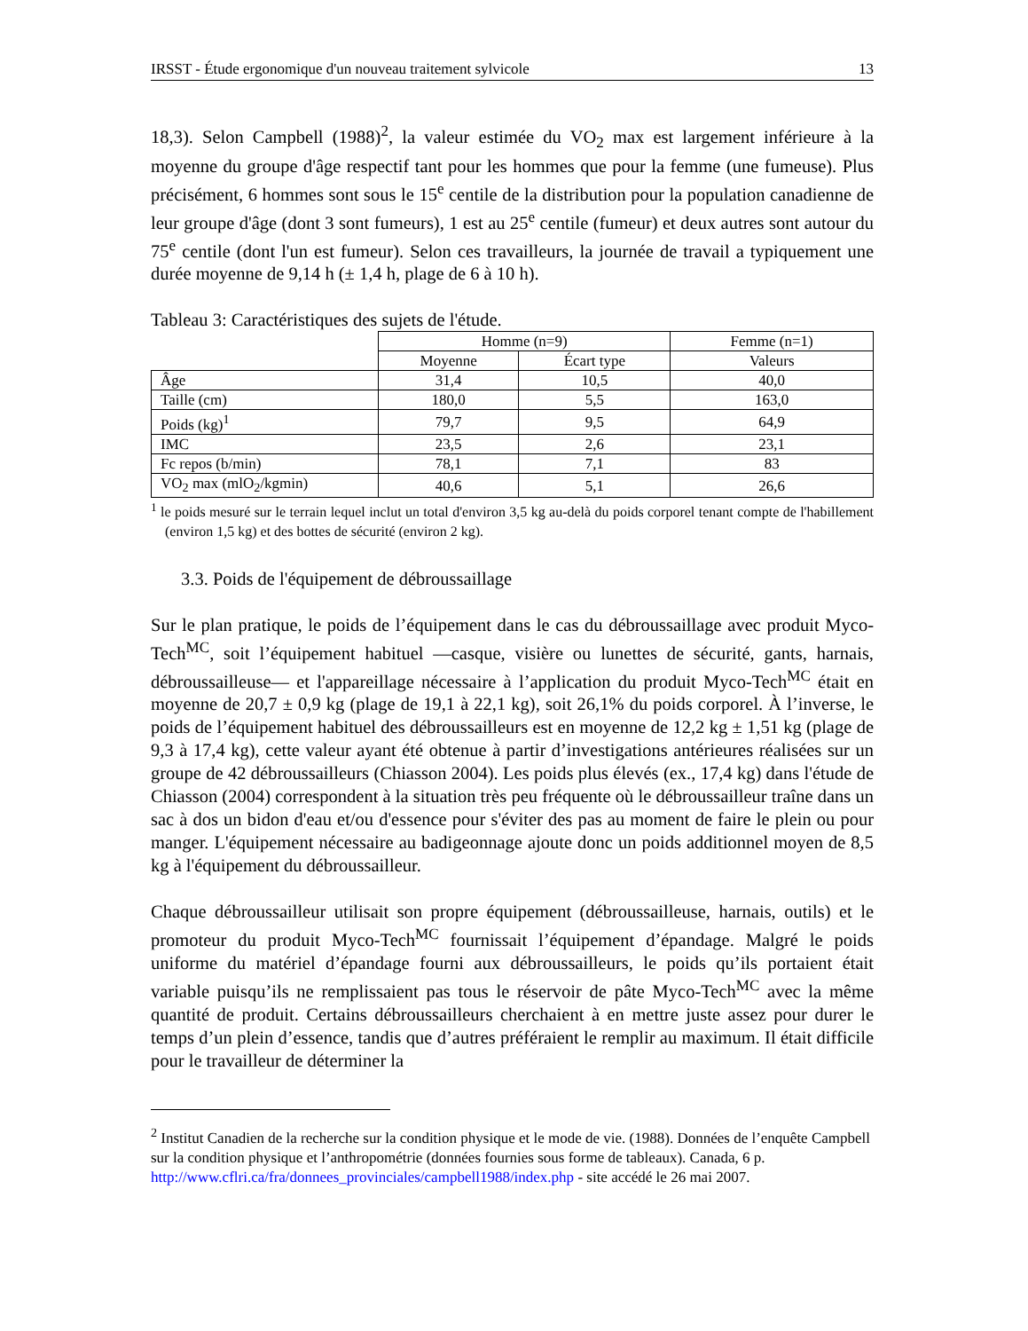IRSST - Étude ergonomique d'un nouveau traitement sylvicole 13
18,3). Selon Campbell (1988)<sup>2</sup>, la valeur estimée du VO<sub>2</sub> max est largement inférieure à la moyenne du groupe d'âge respectif tant pour les hommes que pour la femme (une fumeuse). Plus précisément, 6 hommes sont sous le 15<sup>e</sup> centile de la distribution pour la population canadienne de leur groupe d'âge (dont 3 sont fumeurs), 1 est au 25<sup>e</sup> centile (fumeur) et deux autres sont autour du 75<sup>e</sup> centile (dont l'un est fumeur). Selon ces travailleurs, la journée de travail a typiquement une durée moyenne de 9,14 h (± 1,4 h, plage de 6 à 10 h).
Tableau 3: Caractéristiques des sujets de l'étude.
| | Homme (n=9) | | Femme (n=1) |
| --- | --- | --- | --- |
| | Moyenne | Écart type | Valeurs |
| Âge | 31,4 | 10,5 | 40,0 |
| Taille (cm) | 180,0 | 5,5 | 163,0 |
| Poids (kg)<sup>1</sup> | 79,7 | 9,5 | 64,9 |
| IMC | 23,5 | 2,6 | 23,1 |
| Fc repos (b/min) | 78,1 | 7,1 | 83 |
| VO<sub>2</sub> max (mlO<sub>2</sub>/kgmin) | 40,6 | 5,1 | 26,6 |
<sup>1</sup> le poids mesuré sur le terrain lequel inclut un total d'environ 3,5 kg au-delà du poids corporel tenant compte de l'habillement (environ 1,5 kg) et des bottes de sécurité (environ 2 kg).
3.3. Poids de l'équipement de débroussaillage
Sur le plan pratique, le poids de l’équipement dans le cas du débroussaillage avec produit Myco-Tech<sup>MC</sup>, soit l’équipement habituel —casque, visière ou lunettes de sécurité, gants, harnais, débroussailleuse— et l'appareillage nécessaire à l’application du produit Myco-Tech<sup>MC</sup> était en moyenne de 20,7 ± 0,9 kg (plage de 19,1 à 22,1 kg), soit 26,1% du poids corporel. À l’inverse, le poids de l’équipement habituel des débroussailleurs est en moyenne de 12,2 kg ± 1,51 kg (plage de 9,3 à 17,4 kg), cette valeur ayant été obtenue à partir d’investigations antérieures réalisées sur un groupe de 42 débroussailleurs (Chiasson 2004). Les poids plus élevés (ex., 17,4 kg) dans l'étude de Chiasson (2004) correspondent à la situation très peu fréquente où le débroussailleur traîne dans un sac à dos un bidon d'eau et/ou d'essence pour s'éviter des pas au moment de faire le plein ou pour manger. L'équipement nécessaire au badigeonnage ajoute donc un poids additionnel moyen de 8,5 kg à l'équipement du débroussailleur.
Chaque débroussailleur utilisait son propre équipement (débroussailleuse, harnais, outils) et le promoteur du produit Myco-Tech<sup>MC</sup> fournissait l’équipement d’épandage. Malgré le poids uniforme du matériel d’épandage fourni aux débroussailleurs, le poids qu’ils portaient était variable puisqu’ils ne remplissaient pas tous le réservoir de pâte Myco-Tech<sup>MC</sup> avec la même quantité de produit. Certains débroussailleurs cherchaient à en mettre juste assez pour durer le temps d’un plein d’essence, tandis que d’autres préféraient le remplir au maximum. Il était difficile pour le travailleur de déterminer la
<sup>2</sup> Institut Canadien de la recherche sur la condition physique et le mode de vie. (1988). Données de l’enquête Campbell sur la condition physique et l’anthropométrie (données fournies sous forme de tableaux). Canada, 6 p. http://www.cflri.ca/fra/donnees_provinciales/campbell1988/index.php - site accédé le 26 mai 2007.